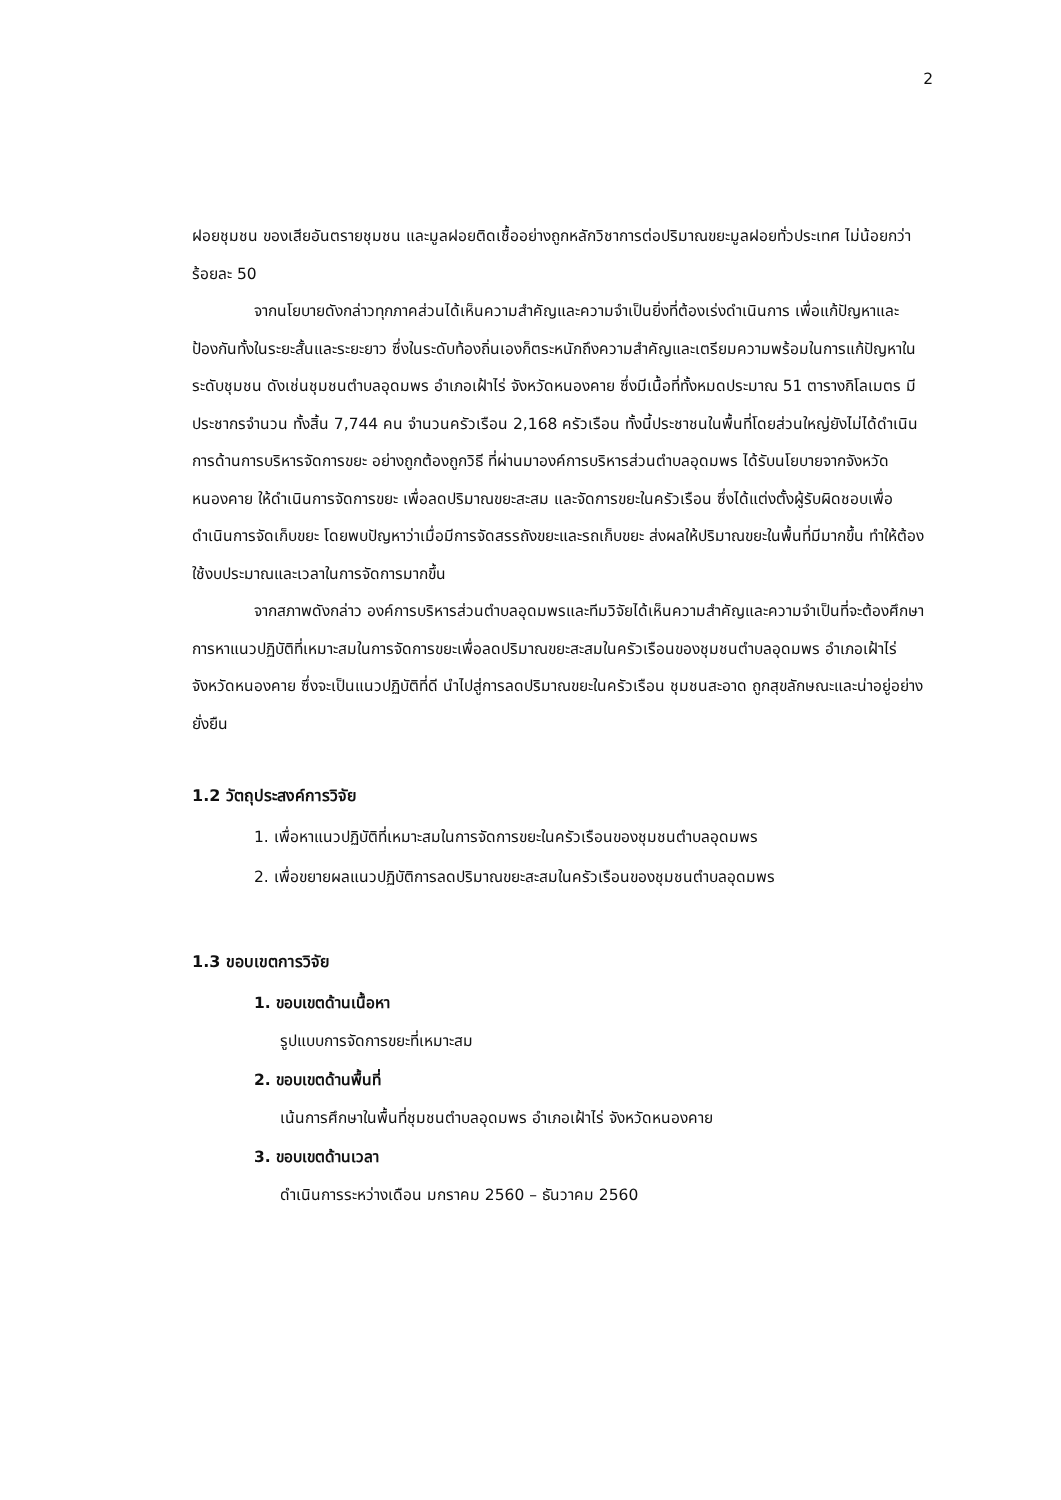2
ฝอยชุมชน ของเสียอันตรายชุมชน และมูลฝอยติดเชื้ออย่างถูกหลักวิชาการต่อปริมาณขยะมูลฝอยทั่วประเทศ ไม่น้อยกว่าร้อยละ 50
จากนโยบายดังกล่าวทุกภาคส่วนได้เห็นความสำคัญและความจำเป็นยิ่งที่ต้องเร่งดำเนินการ เพื่อแก้ปัญหาและป้องกันทั้งในระยะสั้นและระยะยาว ซึ่งในระดับท้องถิ่นเองก็ตระหนักถึงความสำคัญและเตรียมความพร้อมในการแก้ปัญหาในระดับชุมชน ดังเช่นชุมชนตำบลอุดมพร อำเภอเฝ้าไร่ จังหวัดหนองคาย ซึ่งมีเนื้อที่ทั้งหมดประมาณ 51 ตารางกิโลเมตร มีประชากรจำนวน ทั้งสิ้น 7,744 คน จำนวนครัวเรือน 2,168 ครัวเรือน ทั้งนี้ประชาชนในพื้นที่โดยส่วนใหญ่ยังไม่ได้ดำเนินการด้านการบริหารจัดการขยะ อย่างถูกต้องถูกวิธี ที่ผ่านมาองค์การบริหารส่วนตำบลอุดมพร ได้รับนโยบายจากจังหวัดหนองคาย ให้ดำเนินการจัดการขยะ เพื่อลดปริมาณขยะสะสม และจัดการขยะในครัวเรือน ซึ่งได้แต่งตั้งผู้รับผิดชอบเพื่อดำเนินการจัดเก็บขยะ โดยพบปัญหาว่าเมื่อมีการจัดสรรถังขยะและรถเก็บขยะ ส่งผลให้ปริมาณขยะในพื้นที่มีมากขึ้น ทำให้ต้องใช้งบประมาณและเวลาในการจัดการมากขึ้น
จากสภาพดังกล่าว องค์การบริหารส่วนตำบลอุดมพรและทีมวิจัยได้เห็นความสำคัญและความจำเป็นที่จะต้องศึกษาการหาแนวปฏิบัติที่เหมาะสมในการจัดการขยะเพื่อลดปริมาณขยะสะสมในครัวเรือนของชุมชนตำบลอุดมพร อำเภอเฝ้าไร่ จังหวัดหนองคาย ซึ่งจะเป็นแนวปฏิบัติที่ดี นำไปสู่การลดปริมาณขยะในครัวเรือน ชุมชนสะอาด ถูกสุขลักษณะและน่าอยู่อย่างยั่งยืน
1.2 วัตถุประสงค์การวิจัย
1. เพื่อหาแนวปฏิบัติที่เหมาะสมในการจัดการขยะในครัวเรือนของชุมชนตำบลอุดมพร
2. เพื่อขยายผลแนวปฏิบัติการลดปริมาณขยะสะสมในครัวเรือนของชุมชนตำบลอุดมพร
1.3 ขอบเขตการวิจัย
1. ขอบเขตด้านเนื้อหา
รูปแบบการจัดการขยะที่เหมาะสม
2. ขอบเขตด้านพื้นที่
เน้นการศึกษาในพื้นที่ชุมชนตำบลอุดมพร อำเภอเฝ้าไร่ จังหวัดหนองคาย
3. ขอบเขตด้านเวลา
ดำเนินการระหว่างเดือน มกราคม 2560 – ธันวาคม 2560